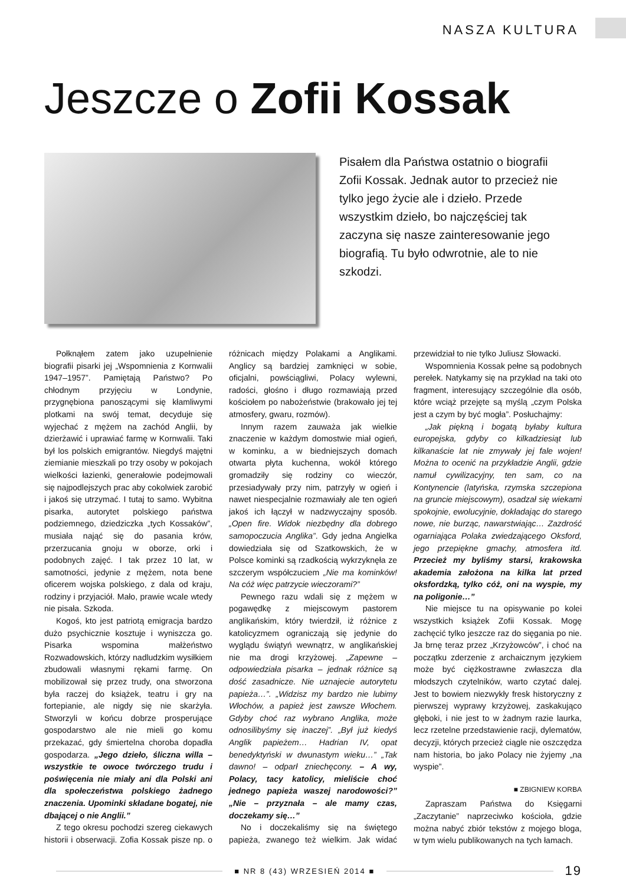NASZA KULTURA
Jeszcze o Zofii Kossak
Pisałem dla Państwa ostatnio o biografii Zofii Kossak. Jednak autor to przecież nie tylko jego życie ale i dzieło. Przede wszystkim dzieło, bo najczęściej tak zaczyna się nasze zainteresowanie jego biografią. Tu było odwrotnie, ale to nie szkodzi.
Połknąłem zatem jako uzupełnienie biografii pisarki jej „Wspomnienia z Kornwalii 1947–1957”. Pamiętają Państwo? Po chłodnym przyjęciu w Londynie, przygnębiona panoszącymi się kłamliwymi plotkami na swój temat, decyduje się wyjechać z mężem na zachód Anglii, by dzierżawić i uprawiać farmę w Kornwalii. Taki był los polskich emigrantów. Niegdyś majętni ziemianie mieszkali po trzy osoby w pokojach wielkości łazienki, generałowie podejmowali się najpodlejszych prac aby cokolwiek zarobić i jakoś się utrzymać. I tutaj to samo. Wybitna pisarka, autorytet polskiego państwa podziemnego, dziedziczka „tych Kossaków”, musiała nająć się do pasania krów, przerzucania gnoju w oborze, orki i podobnych zajęć. I tak przez 10 lat, w samotności, jedynie z mężem, nota bene oficerem wojska polskiego, z dala od kraju, rodziny i przyjaciół. Mało, prawie wcale wtedy nie pisała. Szkoda.
Kogoś, kto jest patriotą emigracja bardzo dużo psychicznie kosztuje i wyniszcza go. Pisarka wspomina małżeństwo Rozwadowskich, którzy nadludzkim wysiłkiem zbudowali własnymi rękami farmę. On mobilizował się przez trudy, ona stworzona była raczej do książek, teatru i gry na fortepianie, ale nigdy się nie skarżyła. Stworzyli w końcu dobrze prosperujące gospodarstwo ale nie mieli go komu przekazać, gdy śmiertelna choroba dopadła gospodarza. „Jego dzieło, śliczna willa – wszystkie te owoce twórczego trudu i poświęcenia nie miały ani dla Polski ani dla społeczeństwa polskiego żadnego znaczenia. Upominki składane bogatej, nie dbającej o nie Anglii.”
Z tego okresu pochodzi szereg ciekawych historii i obserwacji. Zofia Kossak pisze np. o różnicach między Polakami a Anglikami. Anglicy są bardziej zamknięci w sobie, oficjalni, powściągliwi, Polacy wylewni, radości, głośno i długo rozmawiają przed kościołem po nabożeństwie (brakowało jej tej atmosfery, gwaru, rozmów).
Innym razem zauważa jak wielkie znaczenie w każdym domostwie miał ogień, w kominku, a w biedniejszych domach otwarta płyta kuchenna, wokół którego gromadziły się rodziny co wieczór, przesiadywały przy nim, patrzyły w ogień i nawet niespecjalnie rozmawiały ale ten ogień jakoś ich łączył w nadzwyczajny sposób. „Open fire. Widok niezbędny dla dobrego samopoczucia Anglika”. Gdy jedna Angielka dowiedziała się od Szatkowskich, że w Polsce kominki są rzadkością wykrzyknęła ze szczerym współczuciem „Nie ma kominków! Na cóż więc patrzycie wieczorami?”
Pewnego razu wdali się z mężem w pogawędkę z miejscowym pastorem anglikańskim, który twierdził, iż różnice z katolicyzmem ograniczają się jedynie do wyglądu świątyń wewnątrz, w anglikańskiej nie ma drogi krzyżowej. „Zapewne – odpowiedziała pisarka – jednak różnice są dość zasadnicze. Nie uznajecie autorytetu papieża…”. „Widzisz my bardzo nie lubimy Włochów, a papież jest zawsze Włochem. Gdyby choć raz wybrano Anglika, może odnosilibyśmy się inaczej”. „Był już kiedyś Anglik papieżem… Hadrian IV, opat benedyktyński w dwunastym wieku…” „Tak dawno! – odparł zniechęcony. – A wy, Polacy, tacy katolicy, mieliście choć jednego papieża waszej narodowości?” „Nie – przyznała – ale mamy czas, doczekamy się…”
No i doczekaliśmy się na świętego papieża, zwanego też wielkim. Jak widać przewidział to nie tylko Juliusz Słowacki.
Wspomnienia Kossak pełne są podobnych perełek. Natykamy się na przykład na taki oto fragment, interesujący szczególnie dla osób, które wciąż przejęte są myślą „czym Polska jest a czym by być mogła”. Posłuchajmy:
„Jak piękną i bogatą byłaby kultura europejska, gdyby co kilkadziesiąt lub kilkanaście lat nie zmywały jej fale wojen! Można to ocenić na przykładzie Anglii, gdzie namuł cywilizacyjny, ten sam, co na Kontynencie (latyńska, rzymska szczepiona na gruncie miejscowym), osadzał się wiekami spokojnie, ewolucyjnie, dokładając do starego nowe, nie burząc, nawarstwiając… Zazdrość ogarniająca Polaka zwiedzającego Oksford, jego przepiękne gmachy, atmosfera itd. Przecież my byliśmy starsi, krakowska akademia założona na kilka lat przed oksfordzką, tylko cóż, oni na wyspie, my na poligonie…”
Nie miejsce tu na opisywanie po kolei wszystkich książek Zofii Kossak. Mogę zachęcić tylko jeszcze raz do sięgania po nie. Ja brnę teraz przez „Krzyżowców”, i choć na początku zderzenie z archaicznym językiem może być ciężkostrawne zwłaszcza dla młodszych czytelników, warto czytać dalej. Jest to bowiem niezwykły fresk historyczny z pierwszej wyprawy krzyżowej, zaskakująco głęboki, i nie jest to w żadnym razie laurka, lecz rzetelne przedstawienie racji, dylematów, decyzji, których przecież ciągle nie oszczędza nam historia, bo jako Polacy nie żyjemy „na wyspie”.
■ ZBIGNIEW KORBA
Zapraszam Państwa do Księgarni „Zaczytanie” naprzeciwko kościoła, gdzie można nabyć zbiór tekstów z mojego bloga, w tym wielu publikowanych na tych łamach.
■ NR 8 (43) WRZESIEŃ 2014 ■ 19